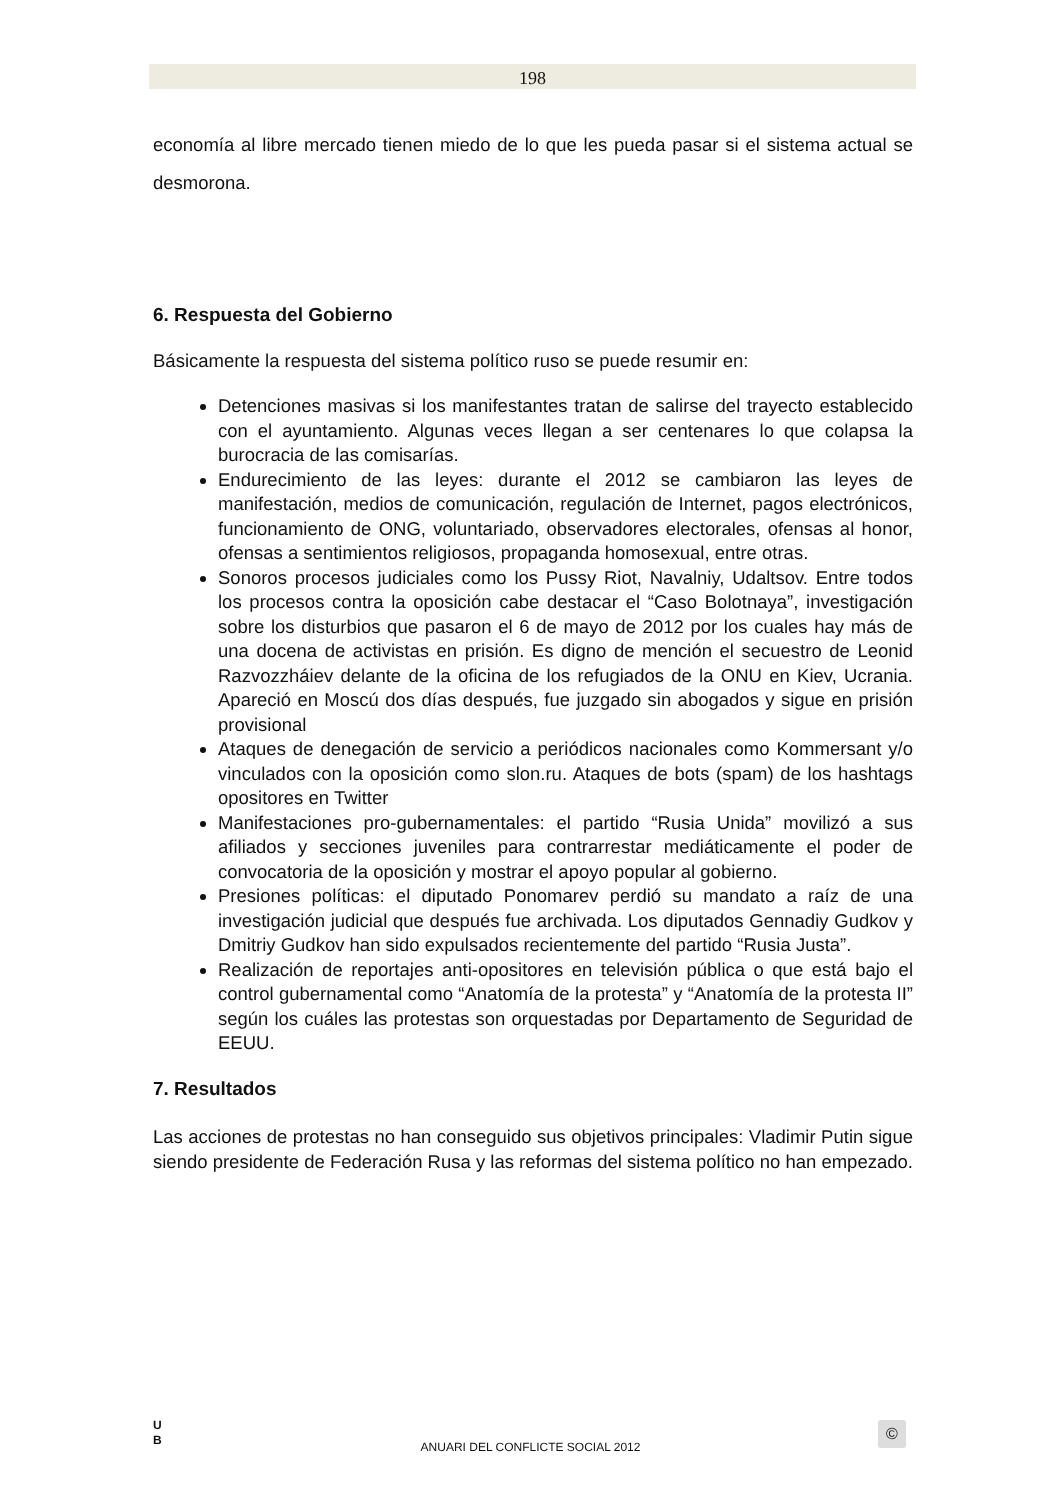198
economía al libre mercado tienen miedo de lo que les pueda pasar si el sistema actual se desmorona.
6. Respuesta del Gobierno
Básicamente la respuesta del sistema político ruso se puede resumir en:
Detenciones masivas si los manifestantes tratan de salirse del trayecto establecido con el ayuntamiento. Algunas veces llegan a ser centenares lo que colapsa la burocracia de las comisarías.
Endurecimiento de las leyes: durante el 2012 se cambiaron las leyes de manifestación, medios de comunicación, regulación de Internet, pagos electrónicos, funcionamiento de ONG, voluntariado, observadores electorales, ofensas al honor, ofensas a sentimientos religiosos, propaganda homosexual, entre otras.
Sonoros procesos judiciales como los Pussy Riot, Navalniy, Udaltsov. Entre todos los procesos contra la oposición cabe destacar el “Caso Bolotnaya”, investigación sobre los disturbios que pasaron el 6 de mayo de 2012 por los cuales hay más de una docena de activistas en prisión. Es digno de mención el secuestro de Leonid Razvozzháiev delante de la oficina de los refugiados de la ONU en Kiev, Ucrania. Apareció en Moscú dos días después, fue juzgado sin abogados y sigue en prisión provisional
Ataques de denegación de servicio a periódicos nacionales como Kommersant y/o vinculados con la oposición como slon.ru. Ataques de bots (spam) de los hashtags opositores en Twitter
Manifestaciones pro-gubernamentales: el partido “Rusia Unida” movilizó a sus afiliados y secciones juveniles para contrarrestar mediáticamente el poder de convocatoria de la oposición y mostrar el apoyo popular al gobierno.
Presiones políticas: el diputado Ponomarev perdió su mandato a raíz de una investigación judicial que después fue archivada. Los diputados Gennadiy Gudkov y Dmitriy Gudkov han sido expulsados recientemente del partido “Rusia Justa”.
Realización de reportajes anti-opositores en televisión pública o que está bajo el control gubernamental como “Anatomía de la protesta” y “Anatomía de la protesta II” según los cuáles las protestas son orquestadas por Departamento de Seguridad de EEUU.
7. Resultados
Las acciones de protestas no han conseguido sus objetivos principales: Vladimir Putin sigue siendo presidente de Federación Rusa y las reformas del sistema político no han empezado.
U
B
ANUARI DEL CONFLICTE SOCIAL 2012
©